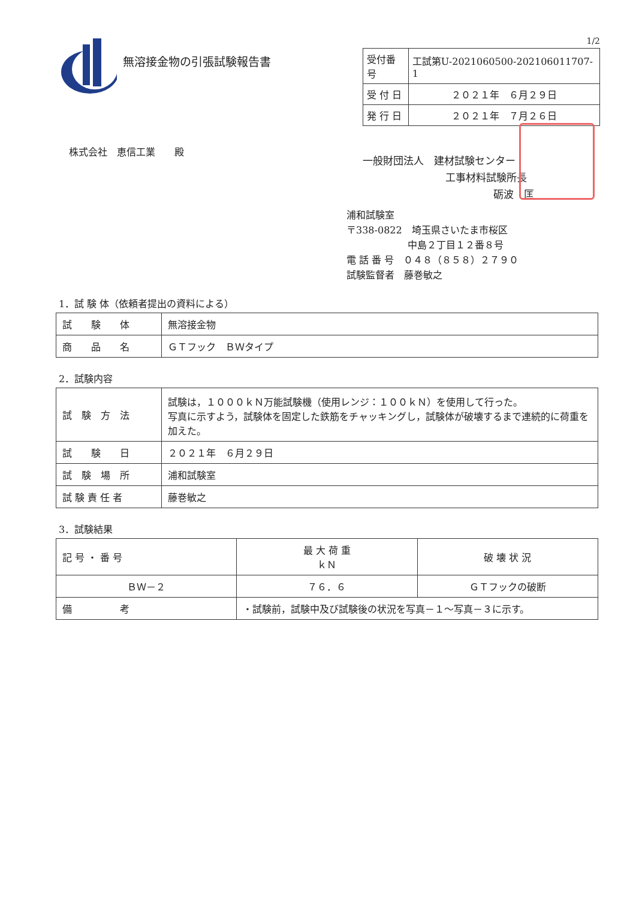無溶接金物の引張試験報告書
1/2
| 受付番号 | 工試第U-2021060500-202106011707-1 |
| 受 付 日 | ２０２１年 ６月２９日 |
| 発 行 日 | ２０２１年 ７月２６日 |
株式会社　恵信工業　　殿
一般財団法人　建材試験センター
工事材料試験所長
砺波　匡
浦和試験室
〒338-0822　埼玉県さいたま市桜区
中島２丁目１２番８号
電 話 番 号　０４８（８５８）２７９０
試験監督者　藤巻敏之
1．試 験 体（依頼者提出の資料による）
| 試 験 体 | 無溶接金物 |
| 商 品 名 | ＧＴフック ＢＷタイプ |
2．試験内容
| 試 験 方 法 | 試験は，１０００ｋＮ万能試験機（使用レンジ：１００ｋＮ）を使用して行った。 写真に示すよう，試験体を固定した鉄筋をチャッキングし，試験体が破壊するまで連続的に荷重を加えた。 |
| 試 験 日 | ２０２１年 ６月２９日 |
| 試 験 場 所 | 浦和試験室 |
| 試 験 責 任 者 | 藤巻敏之 |
3．試験結果
| 記 号 ・ 番 号 | 最 大 荷 重 ｋＮ | 破 壊 状 況 |
| --- | --- | --- |
| ＢＷ－２ | ７６．６ | ＧＴフックの破断 |
| 備 考 | ・試験前，試験中及び試験後の状況を写真－１～写真－３に示す。 | |